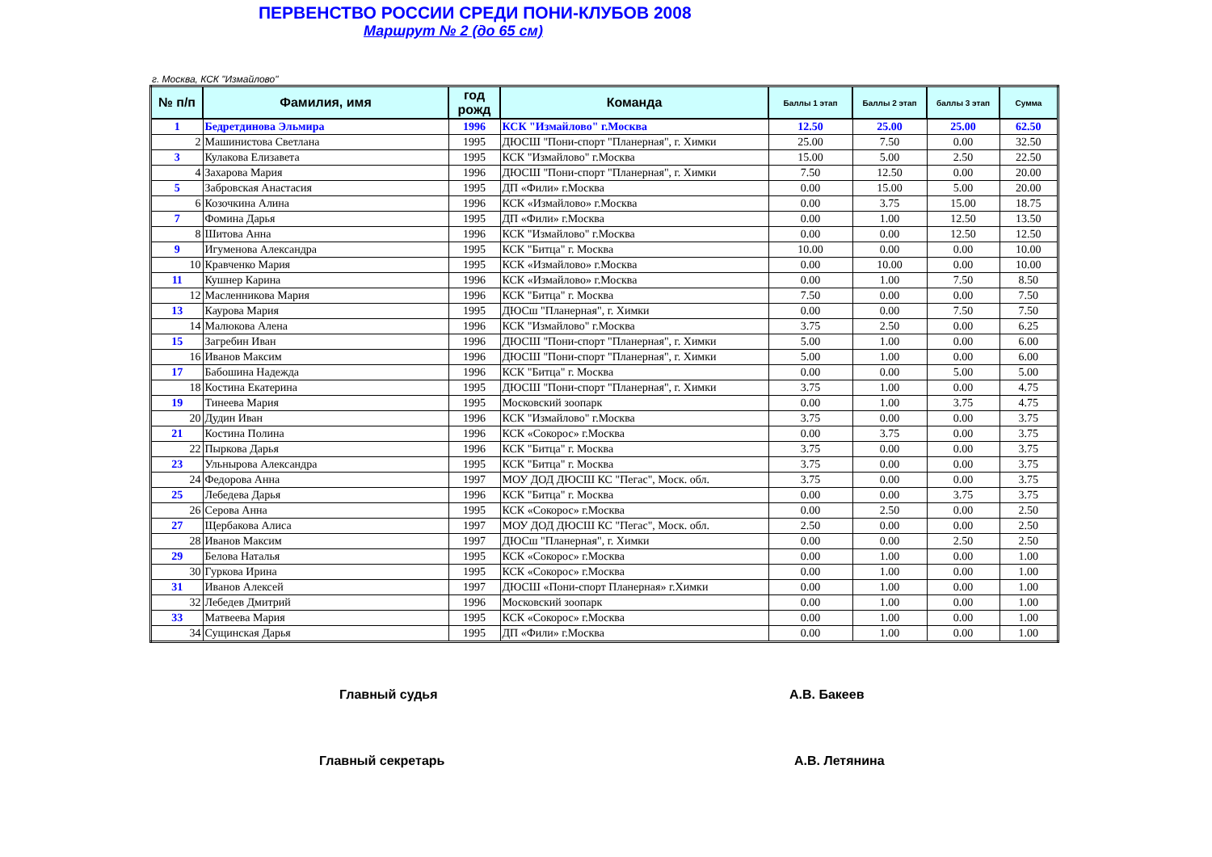ПЕРВЕНСТВО РОССИИ СРЕДИ ПОНИ-КЛУБОВ 2008
Маршрут № 2 (до 65 см)
г. Москва, КСК "Измайлово"
| № п/п | Фамилия, имя | год рожд | Команда | Баллы 1 этап | Баллы 2 этап | баллы 3 этап | Сумма |
| --- | --- | --- | --- | --- | --- | --- | --- |
| 1 | Бедретдинова Эльмира | 1996 | КСК "Измайлово" г.Москва | 12.50 | 25.00 | 25.00 | 62.50 |
| 2 | Машинистова Светлана | 1995 | ДЮСШ "Пони-спорт "Планерная", г. Химки | 25.00 | 7.50 | 0.00 | 32.50 |
| 3 | Кулакова Елизавета | 1995 | КСК "Измайлово" г.Москва | 15.00 | 5.00 | 2.50 | 22.50 |
| 4 | Захарова Мария | 1996 | ДЮСШ "Пони-спорт "Планерная", г. Химки | 7.50 | 12.50 | 0.00 | 20.00 |
| 5 | Забровская Анастасия | 1995 | ДП «Фили» г.Москва | 0.00 | 15.00 | 5.00 | 20.00 |
| 6 | Козочкина Алина | 1996 | КСК «Измайлово» г.Москва | 0.00 | 3.75 | 15.00 | 18.75 |
| 7 | Фомина Дарья | 1995 | ДП «Фили» г.Москва | 0.00 | 1.00 | 12.50 | 13.50 |
| 8 | Шитова Анна | 1996 | КСК "Измайлово" г.Москва | 0.00 | 0.00 | 12.50 | 12.50 |
| 9 | Игуменова Александра | 1995 | КСК "Битца" г. Москва | 10.00 | 0.00 | 0.00 | 10.00 |
| 10 | Кравченко Мария | 1995 | КСК «Измайлово» г.Москва | 0.00 | 10.00 | 0.00 | 10.00 |
| 11 | Кушнер Карина | 1996 | КСК «Измайлово» г.Москва | 0.00 | 1.00 | 7.50 | 8.50 |
| 12 | Масленникова Мария | 1996 | КСК "Битца" г. Москва | 7.50 | 0.00 | 0.00 | 7.50 |
| 13 | Каурова Мария | 1995 | ДЮСш "Планерная", г. Химки | 0.00 | 0.00 | 7.50 | 7.50 |
| 14 | Малюкова Алена | 1996 | КСК "Измайлово" г.Москва | 3.75 | 2.50 | 0.00 | 6.25 |
| 15 | Загребин Иван | 1996 | ДЮСШ "Пони-спорт "Планерная", г. Химки | 5.00 | 1.00 | 0.00 | 6.00 |
| 16 | Иванов Максим | 1996 | ДЮСШ "Пони-спорт "Планерная", г. Химки | 5.00 | 1.00 | 0.00 | 6.00 |
| 17 | Бабошина Надежда | 1996 | КСК "Битца" г. Москва | 0.00 | 0.00 | 5.00 | 5.00 |
| 18 | Костина Екатерина | 1995 | ДЮСШ "Пони-спорт "Планерная", г. Химки | 3.75 | 1.00 | 0.00 | 4.75 |
| 19 | Тинеева Мария | 1995 | Московский зоопарк | 0.00 | 1.00 | 3.75 | 4.75 |
| 20 | Дудин Иван | 1996 | КСК "Измайлово" г.Москва | 3.75 | 0.00 | 0.00 | 3.75 |
| 21 | Костина Полина | 1996 | КСК «Сокорос» г.Москва | 0.00 | 3.75 | 0.00 | 3.75 |
| 22 | Пыркова Дарья | 1996 | КСК "Битца" г. Москва | 3.75 | 0.00 | 0.00 | 3.75 |
| 23 | Ульнырова Александра | 1995 | КСК "Битца" г. Москва | 3.75 | 0.00 | 0.00 | 3.75 |
| 24 | Федорова Анна | 1997 | МОУ ДОД ДЮСШ КС "Пегас", Моск. обл. | 3.75 | 0.00 | 0.00 | 3.75 |
| 25 | Лебедева Дарья | 1996 | КСК "Битца" г. Москва | 0.00 | 0.00 | 3.75 | 3.75 |
| 26 | Серова Анна | 1995 | КСК «Сокорос» г.Москва | 0.00 | 2.50 | 0.00 | 2.50 |
| 27 | Щербакова Алиса | 1997 | МОУ ДОД ДЮСШ КС "Пегас", Моск. обл. | 2.50 | 0.00 | 0.00 | 2.50 |
| 28 | Иванов Максим | 1997 | ДЮСш "Планерная", г. Химки | 0.00 | 0.00 | 2.50 | 2.50 |
| 29 | Белова Наталья | 1995 | КСК «Сокорос» г.Москва | 0.00 | 1.00 | 0.00 | 1.00 |
| 30 | Гуркова Ирина | 1995 | КСК «Сокорос» г.Москва | 0.00 | 1.00 | 0.00 | 1.00 |
| 31 | Иванов Алексей | 1997 | ДЮСШ «Пони-спорт Планерная» г.Химки | 0.00 | 1.00 | 0.00 | 1.00 |
| 32 | Лебедев Дмитрий | 1996 | Московский зоопарк | 0.00 | 1.00 | 0.00 | 1.00 |
| 33 | Матвеева Мария | 1995 | КСК «Сокорос» г.Москва | 0.00 | 1.00 | 0.00 | 1.00 |
| 34 | Сущинская Дарья | 1995 | ДП «Фили» г.Москва | 0.00 | 1.00 | 0.00 | 1.00 |
Главный судья А.В. Бакеев
Главный секретарь А.В. Летянина